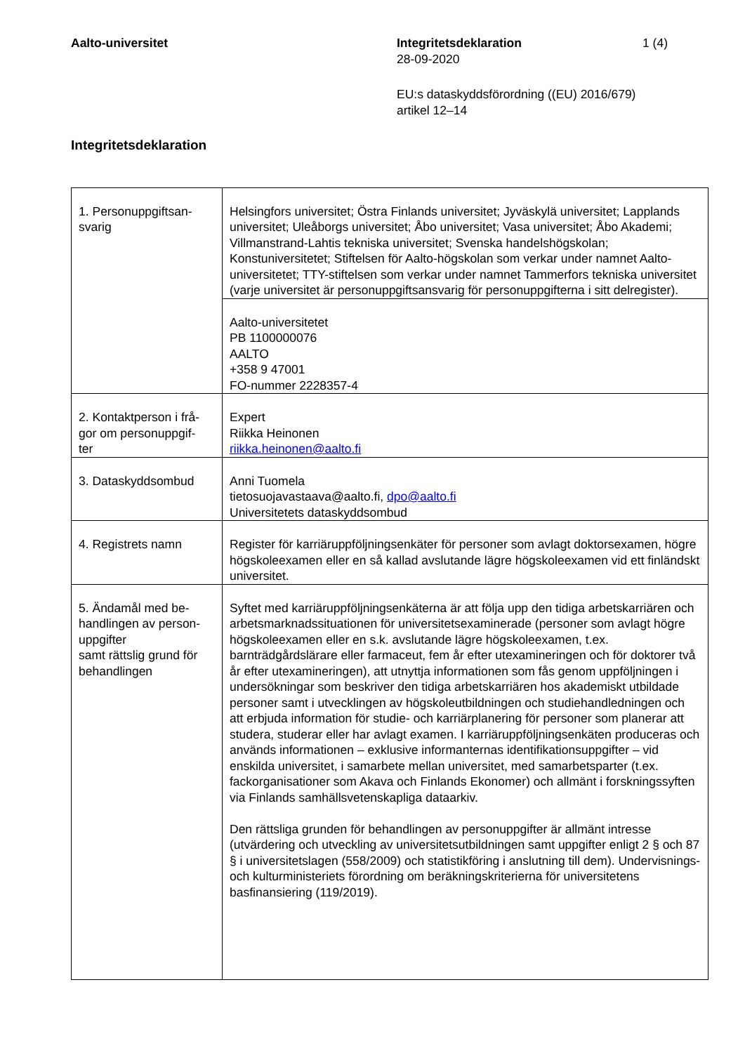Aalto-universitet Integritetsdeklaration
28-09-2020
1 (4)
EU:s dataskyddsförordning ((EU) 2016/679)
artikel 12–14
Integritetsdeklaration
| 1. Personuppgiftsan- svarig | Helsingfors universitet; Östra Finlands universitet; Jyväskylä universitet; Lapplands universitet; Uleåborgs universitet; Åbo universitet; Vasa universitet; Åbo Akademi; Villmanstrand-Lahtis tekniska universitet; Svenska handelshögskolan; Konstuniversitetet; Stiftelsen för Aalto-högskolan som verkar under namnet Aalto-universitetet; TTY-stiftelsen som verkar under namnet Tammerfors tekniska universitet (varje universitet är personuppgiftsansvarig för personuppgifterna i sitt delregister). |
| | Aalto-universitetet PB 1100000076 AALTO +358 9 47001 FO-nummer 2228357-4 |
| 2. Kontaktperson i frå- gor om personuppgif- ter | Expert Riikka Heinonen riikka.heinonen@aalto.fi |
| 3. Dataskyddsombud | Anni Tuomela tietosuojavastaava@aalto.fi, dpo@aalto.fi Universitetets dataskyddsombud |
| 4. Registrets namn | Register för karriäruppföljningsenkäter för personer som avlagt doktorsexamen, högre högskoleexamen eller en så kallad avslutande lägre högskoleexamen vid ett finländskt universitet. |
| 5. Ändamål med be- handlingen av person- uppgifter samt rättslig grund för behandlingen | Syftet med karriäruppföljningsenkäterna är att följa upp den tidiga arbetskarriären och arbetsmarknadssituationen för universitetsexaminerade (personer som avlagt högre högskoleexamen eller en s.k. avslutande lägre högskoleexamen, t.ex. barnträdgårdslärare eller farmaceut, fem år efter utexamineringen och för doktorer två år efter utexamineringen), att utnyttja informationen som fås genom uppföljningen i undersökningar som beskriver den tidiga arbetskarriären hos akademiskt utbildade personer samt i utvecklingen av högskoleutbildningen och studiehandledningen och att erbjuda information för studie- och karriärplanering för personer som planerar att studera, studerar eller har avlagt examen. I karriäruppföljningsenkäten produceras och används informationen – exklusive informanternas identifikationsuppgifter – vid enskilda universitet, i samarbete mellan universitet, med samarbetsparter (t.ex. fackorganisationer som Akava och Finlands Ekonomer) och allmänt i forskningssyften via Finlands samhällsvetenskapliga dataarkiv. Den rättsliga grunden för behandlingen av personuppgifter är allmänt intresse (utvärdering och utveckling av universitetsutbildningen samt uppgifter enligt 2 § och 87 § i universitetslagen (558/2009) och statistikföring i anslutning till dem). Undervisnings- och kulturministeriets förordning om beräkningskriterierna för universitetens basfinansiering (119/2019). |